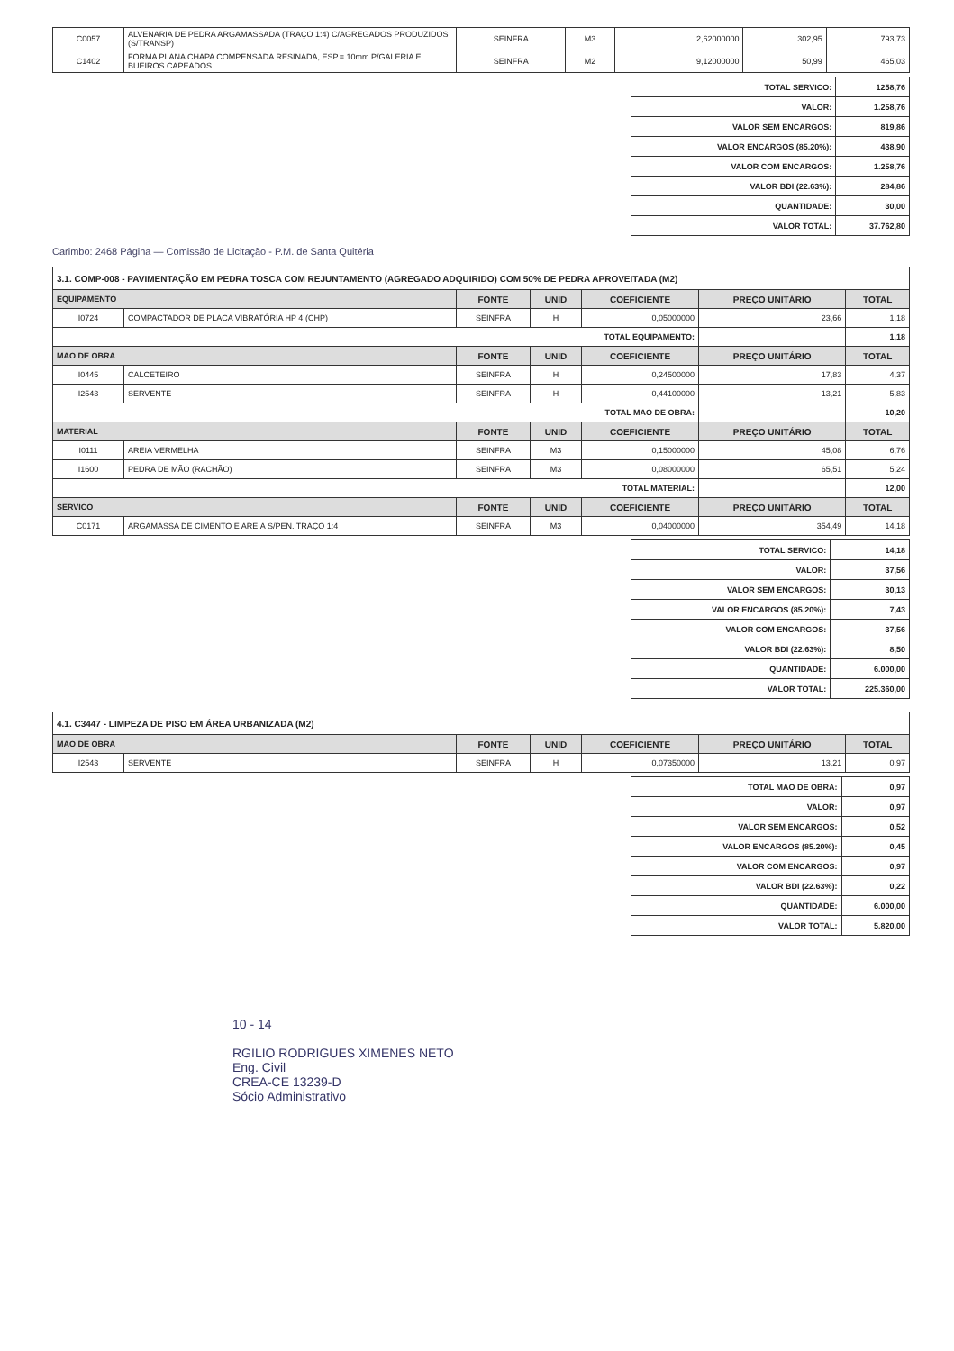| C0057 | ALVENARIA DE PEDRA ARGAMASSADA (TRAÇO 1:4) C/AGREGADOS PRODUZIDOS (S/TRANSP) | SEINFRA | M3 | 2,62000000 | 302,95 | 793,73 |
| C1402 | FORMA PLANA CHAPA COMPENSADA RESINADA, ESP.= 10mm P/GALERIA E BUEIROS CAPEADOS | SEINFRA | M2 | 9,12000000 | 50,99 | 465,03 |
| TOTAL SERVICO: | 1258,76 |
| VALOR: | 1.258,76 |
| VALOR SEM ENCARGOS: | 819,86 |
| VALOR ENCARGOS (85.20%): | 438,90 |
| VALOR COM ENCARGOS: | 1.258,76 |
| VALOR BDI (22.63%): | 284,86 |
| QUANTIDADE: | 30,00 |
| VALOR TOTAL: | 37.762,80 |
Carimbo: 2468 Página — Comissão de Licitação - P.M. de Santa Quitéria
| 3.1. COMP-008 - PAVIMENTAÇÃO EM PEDRA TOSCA COM REJUNTAMENTO (AGREGADO ADQUIRIDO) COM 50% DE PEDRA APROVEITADA (M2) | | | | | | |
| EQUIPAMENTO | | FONTE | UNID | COEFICIENTE | PREÇO UNITÁRIO | TOTAL |
| I0724 | COMPACTADOR DE PLACA VIBRATÓRIA HP 4 (CHP) | SEINFRA | H | 0,05000000 | 23,66 | 1,18 |
| TOTAL EQUIPAMENTO: | | | | | | 1,18 |
| MAO DE OBRA | | FONTE | UNID | COEFICIENTE | PREÇO UNITÁRIO | TOTAL |
| I0445 | CALCETEIRO | SEINFRA | H | 0,24500000 | 17,83 | 4,37 |
| I2543 | SERVENTE | SEINFRA | H | 0,44100000 | 13,21 | 5,83 |
| TOTAL MAO DE OBRA: | | | | | | 10,20 |
| MATERIAL | | FONTE | UNID | COEFICIENTE | PREÇO UNITÁRIO | TOTAL |
| I0111 | AREIA VERMELHA | SEINFRA | M3 | 0,15000000 | 45,08 | 6,76 |
| I1600 | PEDRA DE MÃO (RACHÃO) | SEINFRA | M3 | 0,08000000 | 65,51 | 5,24 |
| TOTAL MATERIAL: | | | | | | 12,00 |
| SERVICO | | FONTE | UNID | COEFICIENTE | PREÇO UNITÁRIO | TOTAL |
| C0171 | ARGAMASSA DE CIMENTO E AREIA S/PEN. TRAÇO 1:4 | SEINFRA | M3 | 0,04000000 | 354,49 | 14,18 |
| TOTAL SERVICO: | 14,18 |
| VALOR: | 37,56 |
| VALOR SEM ENCARGOS: | 30,13 |
| VALOR ENCARGOS (85.20%): | 7,43 |
| VALOR COM ENCARGOS: | 37,56 |
| VALOR BDI (22.63%): | 8,50 |
| QUANTIDADE: | 6.000,00 |
| VALOR TOTAL: | 225.360,00 |
| 4.1. C3447 - LIMPEZA DE PISO EM ÁREA URBANIZADA (M2) | | | | | | |
| MAO DE OBRA | | FONTE | UNID | COEFICIENTE | PREÇO UNITÁRIO | TOTAL |
| I2543 | SERVENTE | SEINFRA | H | 0,07350000 | 13,21 | 0,97 |
| TOTAL MAO DE OBRA: | 0,97 |
| VALOR: | 0,97 |
| VALOR SEM ENCARGOS: | 0,52 |
| VALOR ENCARGOS (85.20%): | 0,45 |
| VALOR COM ENCARGOS: | 0,97 |
| VALOR BDI (22.63%): | 0,22 |
| QUANTIDADE: | 6.000,00 |
| VALOR TOTAL: | 5.820,00 |
10 - 14
RGILIO RODRIGUES XIMENES NETO
Eng. Civil
CREA-CE 13239-D
Sócio Administrativo